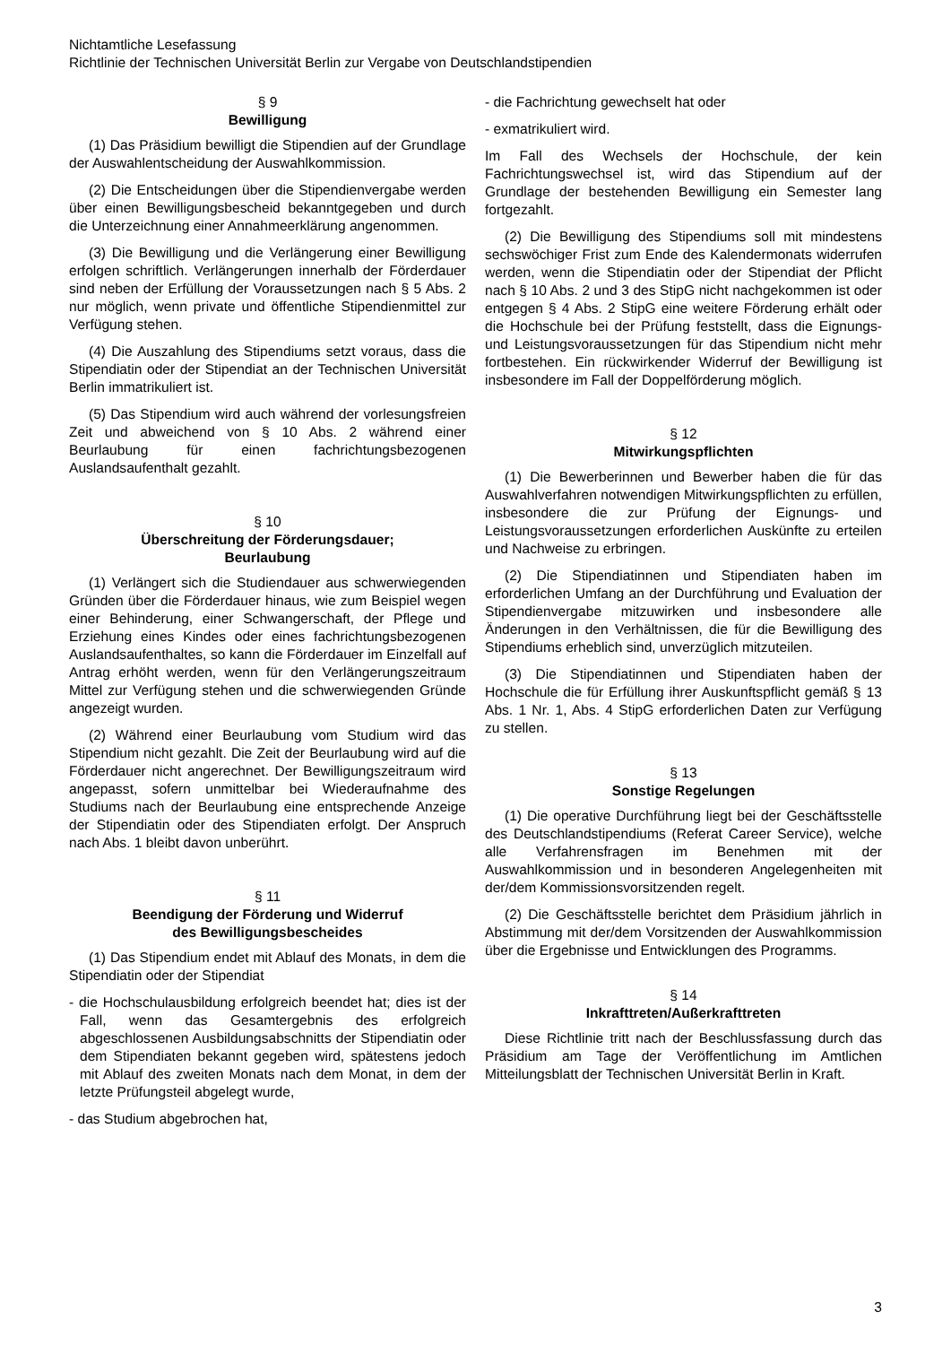Nichtamtliche Lesefassung
Richtlinie der Technischen Universität Berlin zur Vergabe von Deutschlandstipendien
§ 9
Bewilligung
(1) Das Präsidium bewilligt die Stipendien auf der Grundlage der Auswahlentscheidung der Auswahlkommission.
(2) Die Entscheidungen über die Stipendienvergabe werden über einen Bewilligungsbescheid bekanntgegeben und durch die Unterzeichnung einer Annahmeerklärung angenommen.
(3) Die Bewilligung und die Verlängerung einer Bewilligung erfolgen schriftlich. Verlängerungen innerhalb der Förderdauer sind neben der Erfüllung der Voraussetzungen nach § 5 Abs. 2 nur möglich, wenn private und öffentliche Stipendienmittel zur Verfügung stehen.
(4) Die Auszahlung des Stipendiums setzt voraus, dass die Stipendiatin oder der Stipendiat an der Technischen Universität Berlin immatrikuliert ist.
(5) Das Stipendium wird auch während der vorlesungsfreien Zeit und abweichend von § 10 Abs. 2 während einer Beurlaubung für einen fachrichtungsbezogenen Auslandsaufenthalt gezahlt.
§ 10
Überschreitung der Förderungsdauer;
Beurlaubung
(1) Verlängert sich die Studiendauer aus schwerwiegenden Gründen über die Förderdauer hinaus, wie zum Beispiel wegen einer Behinderung, einer Schwangerschaft, der Pflege und Erziehung eines Kindes oder eines fachrichtungsbezogenen Auslandsaufenthaltes, so kann die Förderdauer im Einzelfall auf Antrag erhöht werden, wenn für den Verlängerungszeitraum Mittel zur Verfügung stehen und die schwerwiegenden Gründe angezeigt wurden.
(2) Während einer Beurlaubung vom Studium wird das Stipendium nicht gezahlt. Die Zeit der Beurlaubung wird auf die Förderdauer nicht angerechnet. Der Bewilligungszeitraum wird angepasst, sofern unmittelbar bei Wiederaufnahme des Studiums nach der Beurlaubung eine entsprechende Anzeige der Stipendiatin oder des Stipendiaten erfolgt. Der Anspruch nach Abs. 1 bleibt davon unberührt.
§ 11
Beendigung der Förderung und Widerruf
des Bewilligungsbescheides
(1) Das Stipendium endet mit Ablauf des Monats, in dem die Stipendiatin oder der Stipendiat
- die Hochschulausbildung erfolgreich beendet hat; dies ist der Fall, wenn das Gesamtergebnis des erfolgreich abgeschlossenen Ausbildungsabschnitts der Stipendiatin oder dem Stipendiaten bekannt gegeben wird, spätestens jedoch mit Ablauf des zweiten Monats nach dem Monat, in dem der letzte Prüfungsteil abgelegt wurde,
- das Studium abgebrochen hat,
- die Fachrichtung gewechselt hat oder
- exmatrikuliert wird.
Im Fall des Wechsels der Hochschule, der kein Fachrichtungswechsel ist, wird das Stipendium auf der Grundlage der bestehenden Bewilligung ein Semester lang fortgezahlt.
(2) Die Bewilligung des Stipendiums soll mit mindestens sechswöchiger Frist zum Ende des Kalendermonats widerrufen werden, wenn die Stipendiatin oder der Stipendiat der Pflicht nach § 10 Abs. 2 und 3 des StipG nicht nachgekommen ist oder entgegen § 4 Abs. 2 StipG eine weitere Förderung erhält oder die Hochschule bei der Prüfung feststellt, dass die Eignungs- und Leistungsvoraussetzungen für das Stipendium nicht mehr fortbestehen. Ein rückwirkender Widerruf der Bewilligung ist insbesondere im Fall der Doppelförderung möglich.
§ 12
Mitwirkungspflichten
(1) Die Bewerberinnen und Bewerber haben die für das Auswahlverfahren notwendigen Mitwirkungspflichten zu erfüllen, insbesondere die zur Prüfung der Eignungs- und Leistungsvoraussetzungen erforderlichen Auskünfte zu erteilen und Nachweise zu erbringen.
(2) Die Stipendiatinnen und Stipendiaten haben im erforderlichen Umfang an der Durchführung und Evaluation der Stipendienvergabe mitzuwirken und insbesondere alle Änderungen in den Verhältnissen, die für die Bewilligung des Stipendiums erheblich sind, unverzüglich mitzuteilen.
(3) Die Stipendiatinnen und Stipendiaten haben der Hochschule die für Erfüllung ihrer Auskunftspflicht gemäß § 13 Abs. 1 Nr. 1, Abs. 4 StipG erforderlichen Daten zur Verfügung zu stellen.
§ 13
Sonstige Regelungen
(1) Die operative Durchführung liegt bei der Geschäftsstelle des Deutschlandstipendiums (Referat Career Service), welche alle Verfahrensfragen im Benehmen mit der Auswahlkommission und in besonderen Angelegenheiten mit der/dem Kommissionsvorsitzenden regelt.
(2) Die Geschäftsstelle berichtet dem Präsidium jährlich in Abstimmung mit der/dem Vorsitzenden der Auswahlkommission über die Ergebnisse und Entwicklungen des Programms.
§ 14
Inkrafttreten/Außerkrafttreten
Diese Richtlinie tritt nach der Beschlussfassung durch das Präsidium am Tage der Veröffentlichung im Amtlichen Mitteilungsblatt der Technischen Universität Berlin in Kraft.
3